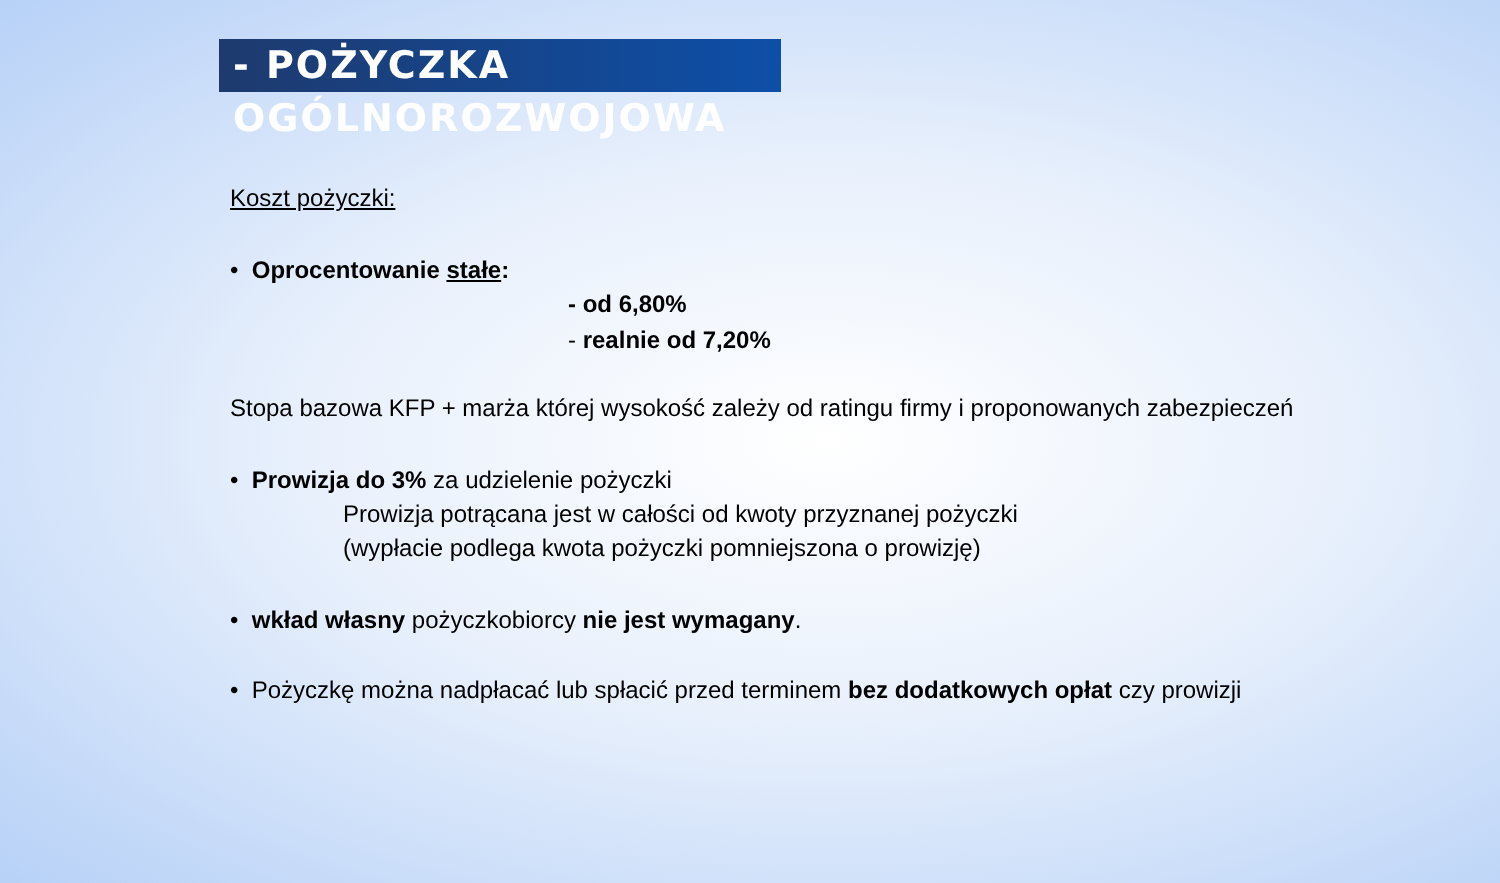- POŻYCZKA OGÓLNOROZWOJOWA
Koszt pożyczki:
• Oprocentowanie stałe:
- od 6,80%
- realnie od 7,20%
Stopa bazowa KFP + marża której wysokość zależy od ratingu firmy i proponowanych zabezpieczeń
• Prowizja do 3% za udzielenie pożyczki
Prowizja potrącana jest w całości od kwoty przyznanej pożyczki
(wypłacie podlega kwota pożyczki pomniejszona o prowizję)
• wkład własny pożyczkobiorcy nie jest wymagany.
• Pożyczkę można nadpłacać lub spłacić przed terminem bez dodatkowych opłat czy prowizji